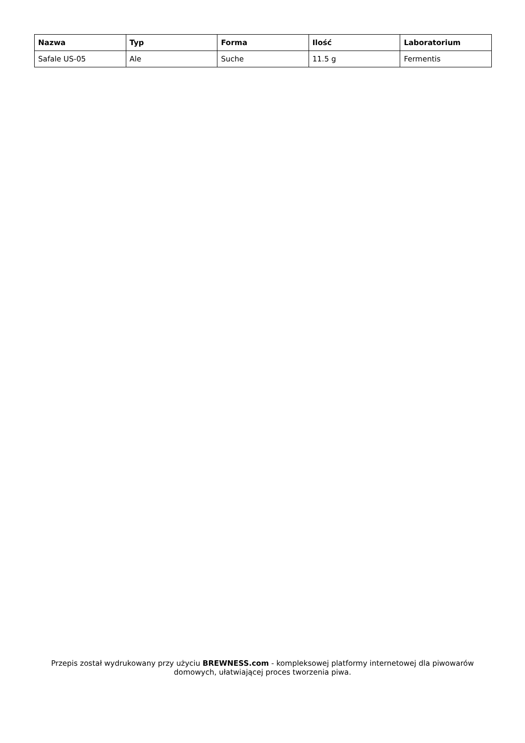| Nazwa | Typ | Forma | Ilość | Laboratorium |
| --- | --- | --- | --- | --- |
| Safale US-05 | Ale | Suche | 11.5 g | Fermentis |
Przepis został wydrukowany przy użyciu BREWNESS.com - kompleksowej platformy internetowej dla piwowarów domowych, ułatwiającej proces tworzenia piwa.